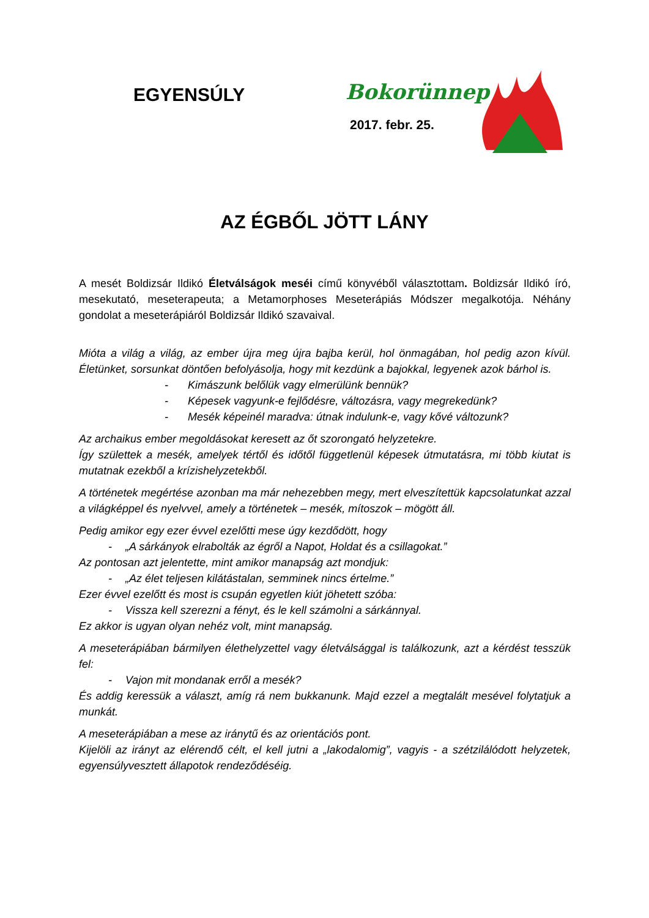EGYENSÚLY Bokorünnep
2017. febr. 25.
AZ ÉGBŐL JÖTT LÁNY
A mesét Boldizsár Ildikó Életválságok meséi című könyvéből választottam. Boldizsár Ildikó író, mesekutató, meseterapeuta; a Metamorphoses Meseterápiás Módszer megalkotója. Néhány gondolat a meseterápiáról Boldizsár Ildikó szavaival.
Mióta a világ a világ, az ember újra meg újra bajba kerül, hol önmagában, hol pedig azon kívül. Életünket, sorsunkat döntően befolyásolja, hogy mit kezdünk a bajokkal, legyenek azok bárhol is.
- Kimászunk belőlük vagy elmerülünk bennük?
- Képesek vagyunk-e fejlődésre, változásra, vagy megrekedünk?
- Mesék képeinél maradva: útnak indulunk-e, vagy kővé változunk?
Az archaikus ember megoldásokat keresett az őt szorongató helyzetekre.
Így születtek a mesék, amelyek tértől és időtől függetlenül képesek útmutatásra, mi több kiutat is mutatnak ezekből a krízishelyzetekből.
A történetek megértése azonban ma már nehezebben megy, mert elveszítettük kapcsolatunkat azzal a világképpel és nyelvvel, amely a történetek – mesék, mítoszok – mögött áll.
Pedig amikor egy ezer évvel ezelőtti mese úgy kezdődött, hogy
- „A sárkányok elrabolták az égről a Napot, Holdat és a csillagokat.”
Az pontosan azt jelentette, mint amikor manapság azt mondjuk:
- „Az élet teljesen kilátástalan, semminek nincs értelme.”
Ezer évvel ezelőtt és most is csupán egyetlen kiút jöhetett szóba:
- Vissza kell szerezni a fényt, és le kell számolni a sárkánnyal.
Ez akkor is ugyan olyan nehéz volt, mint manapság.
A meseterápiában bármilyen élethelyzettel vagy életválsággal is találkozunk, azt a kérdést tesszük fel:
- Vajon mit mondanak erről a mesék?
És addig keressük a választ, amíg rá nem bukkanunk. Majd ezzel a megtalált mesével folytatjuk a munkát.
A meseterápiában a mese az iránytű és az orientációs pont.
Kijelöli az irányt az elérendő célt, el kell jutni a „lakodalomig”, vagyis - a szétzilálódott helyzetek, egyensúlyvesztett állapotok rendeződéséig.